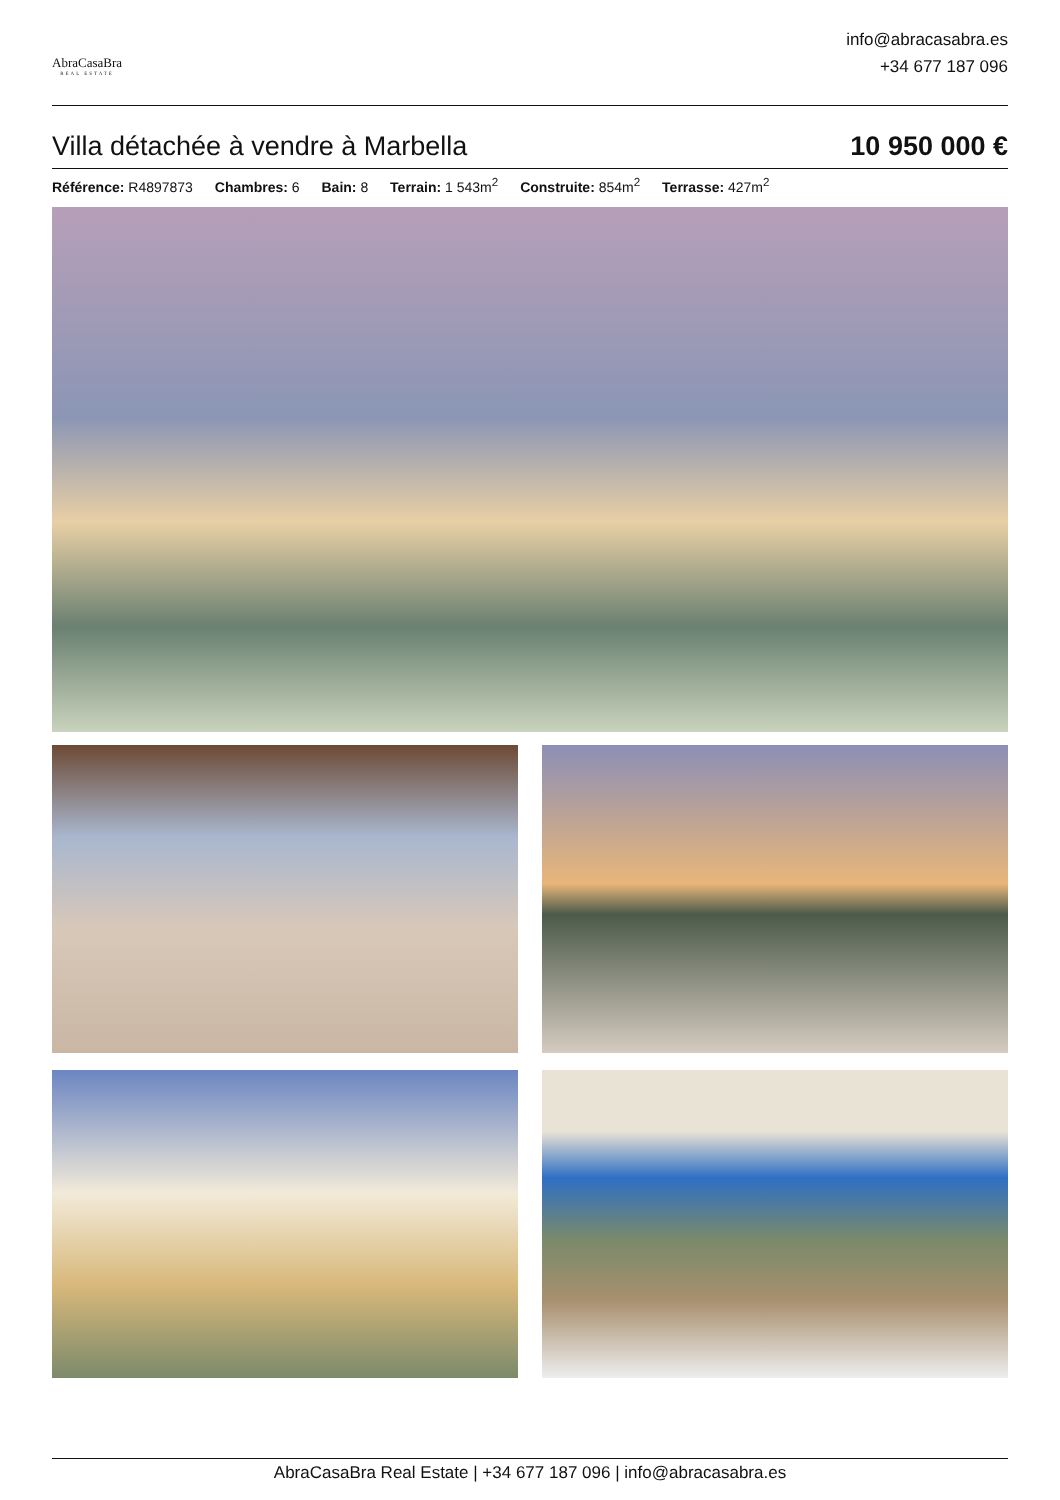AbraCasaBra
REAL ESTATE
info@abracasabra.es
+34 677 187 096
Villa détachée à vendre à Marbella
10 950 000 €
Référence: R4897873 Chambres: 6 Bain: 8 Terrain: 1 543m<sup>2</sup> Construite: 854m<sup>2</sup> Terrasse: 427m<sup>2</sup>
AbraCasaBra Real Estate | +34 677 187 096 | info@abracasabra.es